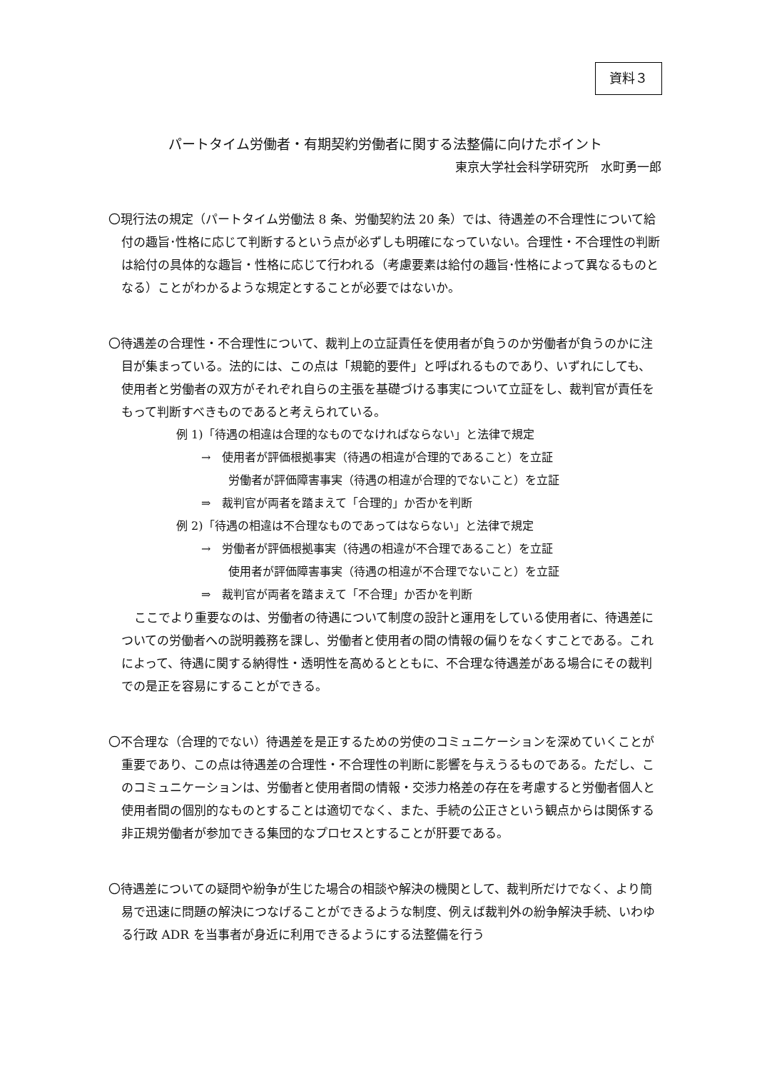資料３
パートタイム労働者・有期契約労働者に関する法整備に向けたポイント
東京大学社会科学研究所　水町勇一郎
〇現行法の規定（パートタイム労働法 8 条、労働契約法 20 条）では、待遇差の不合理性について給付の趣旨･性格に応じて判断するという点が必ずしも明確になっていない。合理性・不合理性の判断は給付の具体的な趣旨・性格に応じて行われる（考慮要素は給付の趣旨･性格によって異なるものとなる）ことがわかるような規定とすることが必要ではないか。
〇待遇差の合理性・不合理性について、裁判上の立証責任を使用者が負うのか労働者が負うのかに注目が集まっている。法的には、この点は「規範的要件」と呼ばれるものであり、いずれにしても、使用者と労働者の双方がそれぞれ自らの主張を基礎づける事実について立証をし、裁判官が責任をもって判断すべきものであると考えられている。
例 1)「待遇の相違は合理的なものでなければならない」と法律で規定
→　使用者が評価根拠事実（待遇の相違が合理的であること）を立証
労働者が評価障害事実（待遇の相違が合理的でないこと）を立証
⇒　裁判官が両者を踏まえて「合理的」か否かを判断
例 2)「待遇の相違は不合理なものであってはならない」と法律で規定
→　労働者が評価根拠事実（待遇の相違が不合理であること）を立証
使用者が評価障害事実（待遇の相違が不合理でないこと）を立証
⇒　裁判官が両者を踏まえて「不合理」か否かを判断
ここでより重要なのは、労働者の待遇について制度の設計と運用をしている使用者に、待遇差についての労働者への説明義務を課し、労働者と使用者の間の情報の偏りをなくすことである。これによって、待遇に関する納得性・透明性を高めるとともに、不合理な待遇差がある場合にその裁判での是正を容易にすることができる。
〇不合理な（合理的でない）待遇差を是正するための労使のコミュニケーションを深めていくことが重要であり、この点は待遇差の合理性・不合理性の判断に影響を与えうるものである。ただし、このコミュニケーションは、労働者と使用者間の情報・交渉力格差の存在を考慮すると労働者個人と使用者間の個別的なものとすることは適切でなく、また、手続の公正さという観点からは関係する非正規労働者が参加できる集団的なプロセスとすることが肝要である。
〇待遇差についての疑問や紛争が生じた場合の相談や解決の機関として、裁判所だけでなく、より簡易で迅速に問題の解決につなげることができるような制度、例えば裁判外の紛争解決手続、いわゆる行政 ADR を当事者が身近に利用できるようにする法整備を行う